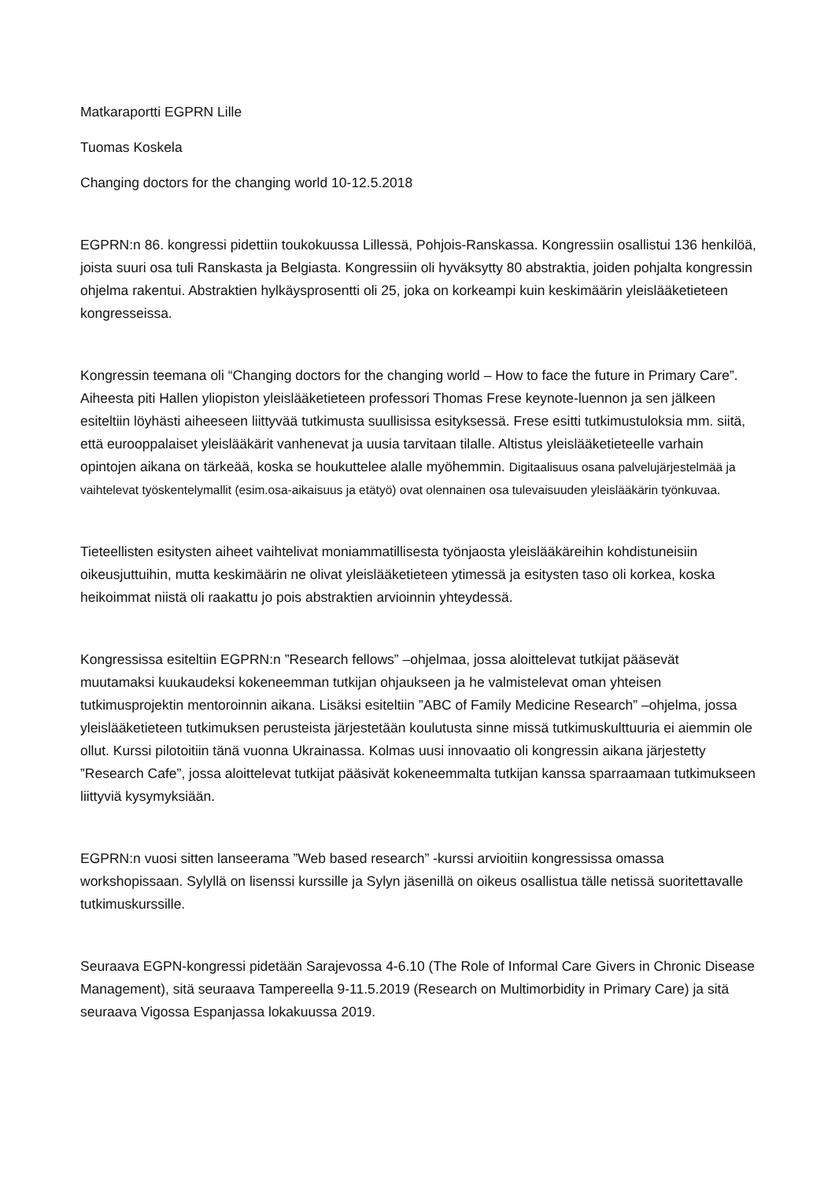Matkaraportti EGPRN Lille
Tuomas Koskela
Changing doctors for the changing world 10-12.5.2018
EGPRN:n 86. kongressi pidettiin toukokuussa Lillessä, Pohjois-Ranskassa. Kongressiin osallistui 136 henkilöä, joista suuri osa tuli Ranskasta ja Belgiasta. Kongressiin oli hyväksytty 80 abstraktia, joiden pohjalta kongressin ohjelma rakentui. Abstraktien hylkäysprosentti oli 25, joka on korkeampi kuin keskimäärin yleislääketieteen kongresseissa.
Kongressin teemana oli “Changing doctors for the changing world – How to face the future in Primary Care”. Aiheesta piti Hallen yliopiston yleislääketieteen professori Thomas Frese keynote-luennon ja sen jälkeen esiteltiin löyhästi aiheeseen liittyvää tutkimusta suullisissa esityksessä. Frese esitti tutkimustuloksia mm. siitä, että eurooppalaiset yleislääkärit vanhenevat ja uusia tarvitaan tilalle. Altistus yleislääketieteelle varhain opintojen aikana on tärkeää, koska se houkuttelee alalle myöhemmin. Digitaalisuus osana palvelujärjestelmää ja vaihtelevat työskentelymallit (esim.osa-aikaisuus ja etätyö) ovat olennainen osa tulevaisuuden yleislääkärin työnkuvaa.
Tieteellisten esitysten aiheet vaihtelivat moniammatillisesta työnjaosta yleislääkäreihin kohdistuneisiin oikeusjuttuihin, mutta keskimäärin ne olivat yleislääketieteen ytimessä ja esitysten taso oli korkea, koska heikoimmat niistä oli raakattu jo pois abstraktien arvioinnin yhteydessä.
Kongressissa esiteltiin EGPRN:n ”Research fellows” –ohjelmaa, jossa aloittelevat tutkijat pääsevät muutamaksi kuukaudeksi kokeneemman tutkijan ohjaukseen ja he valmistelevat oman yhteisen tutkimusprojektin mentoroinnin aikana. Lisäksi esiteltiin ”ABC of Family Medicine Research” –ohjelma, jossa yleislääketieteen tutkimuksen perusteista järjestetään koulutusta sinne missä tutkimuskulttuuria ei aiemmin ole ollut. Kurssi pilotoitiin tänä vuonna Ukrainassa. Kolmas uusi innovaatio oli kongressin aikana järjestetty ”Research Cafe”, jossa aloittelevat tutkijat pääsivät kokeneemmalta tutkijan kanssa sparraamaan tutkimukseen liittyviä kysymyksiään.
EGPRN:n vuosi sitten lanseerama ”Web based research” -kurssi arvioitiin kongressissa omassa workshopissaan. Sylyllä on lisenssi kurssille ja Sylyn jäsenillä on oikeus osallistua tälle netissä suoritettavalle tutkimuskurssille.
Seuraava EGPN-kongressi pidetään Sarajevossa 4-6.10 (The Role of Informal Care Givers in Chronic Disease Management), sitä seuraava Tampereella 9-11.5.2019 (Research on Multimorbidity in Primary Care) ja sitä seuraava Vigossa Espanjassa lokakuussa 2019.